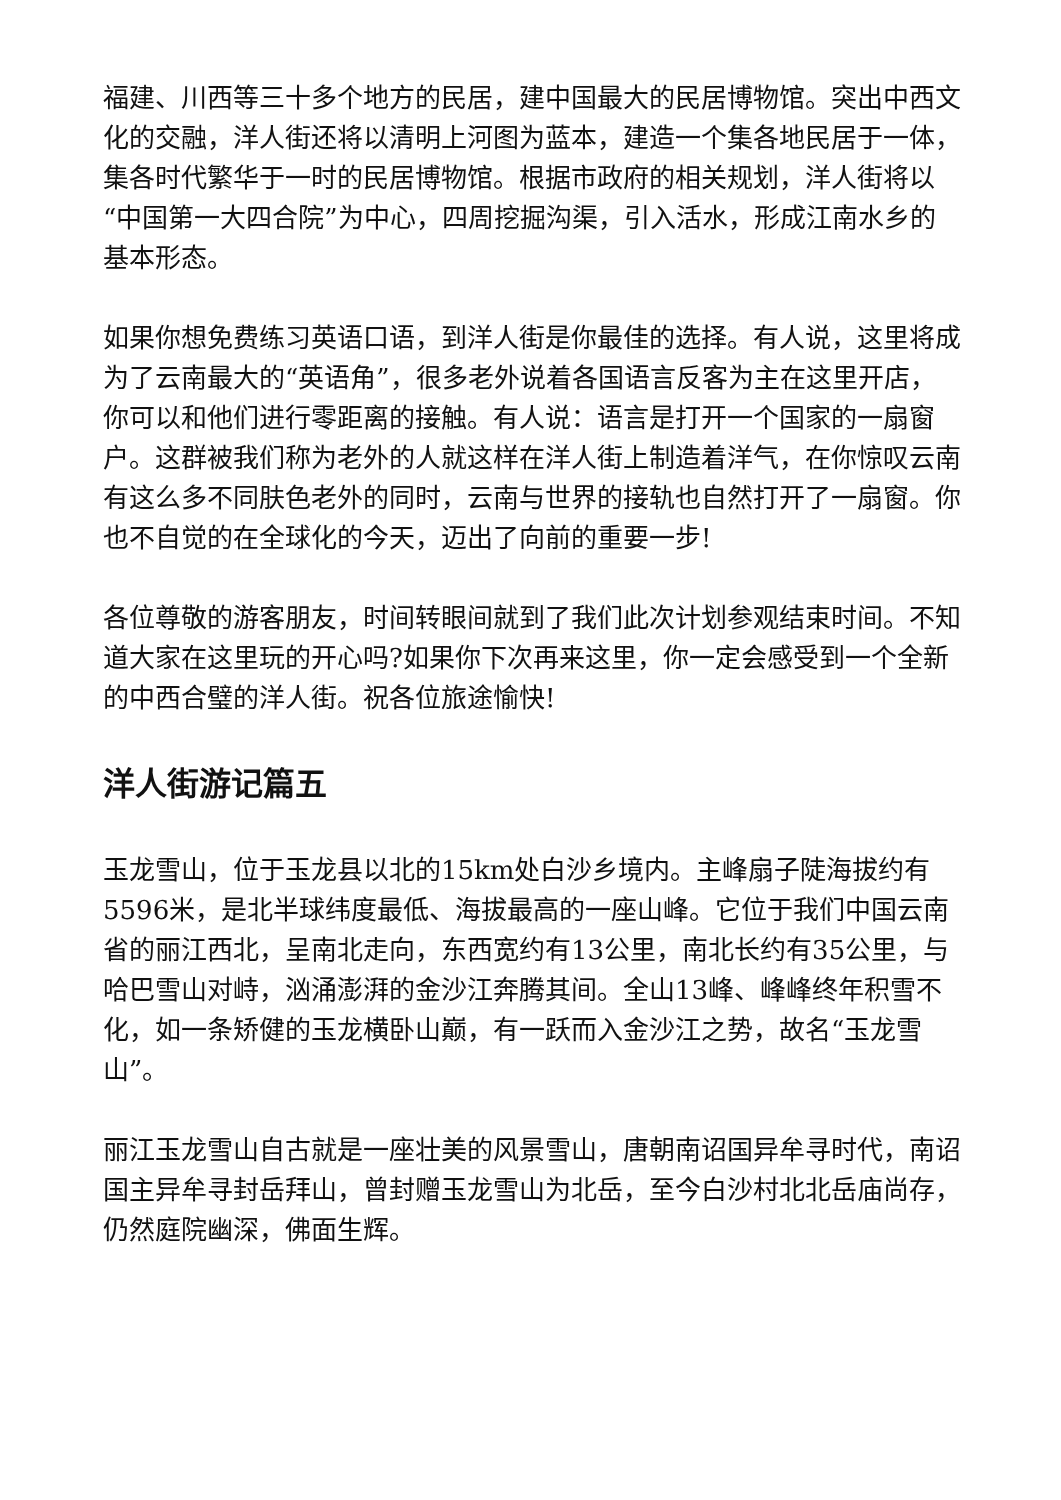福建、川西等三十多个地方的民居，建中国最大的民居博物馆。突出中西文化的交融，洋人街还将以清明上河图为蓝本，建造一个集各地民居于一体，集各时代繁华于一时的民居博物馆。根据市政府的相关规划，洋人街将以“中国第一大四合院”为中心，四周挖掘沟渠，引入活水，形成江南水乡的基本形态。
如果你想免费练习英语口语，到洋人街是你最佳的选择。有人说，这里将成为了云南最大的“英语角”，很多老外说着各国语言反客为主在这里开店，你可以和他们进行零距离的接触。有人说：语言是打开一个国家的一扇窗户。这群被我们称为老外的人就这样在洋人街上制造着洋气，在你惊叹云南有这么多不同肤色老外的同时，云南与世界的接轨也自然打开了一扇窗。你也不自觉的在全球化的今天，迈出了向前的重要一步!
各位尊敬的游客朋友，时间转眼间就到了我们此次计划参观结束时间。不知道大家在这里玩的开心吗?如果你下次再来这里，你一定会感受到一个全新的中西合璧的洋人街。祝各位旅途愉快!
洋人街游记篇五
玉龙雪山，位于玉龙县以北的15km处白沙乡境内。主峰扇子陡海拔约有5596米，是北半球纬度最低、海拔最高的一座山峰。它位于我们中国云南省的丽江西北，呈南北走向，东西宽约有13公里，南北长约有35公里，与哈巴雪山对峙，汹涌澎湃的金沙江奔腾其间。全山13峰、峰峰终年积雪不化，如一条矫健的玉龙横卧山巅，有一跃而入金沙江之势，故名“玉龙雪山”。
丽江玉龙雪山自古就是一座壮美的风景雪山，唐朝南诏国异牟寻时代，南诏国主异牟寻封岳拜山，曾封赠玉龙雪山为北岳，至今白沙村北北岳庙尚存，仍然庭院幽深，佛面生辉。